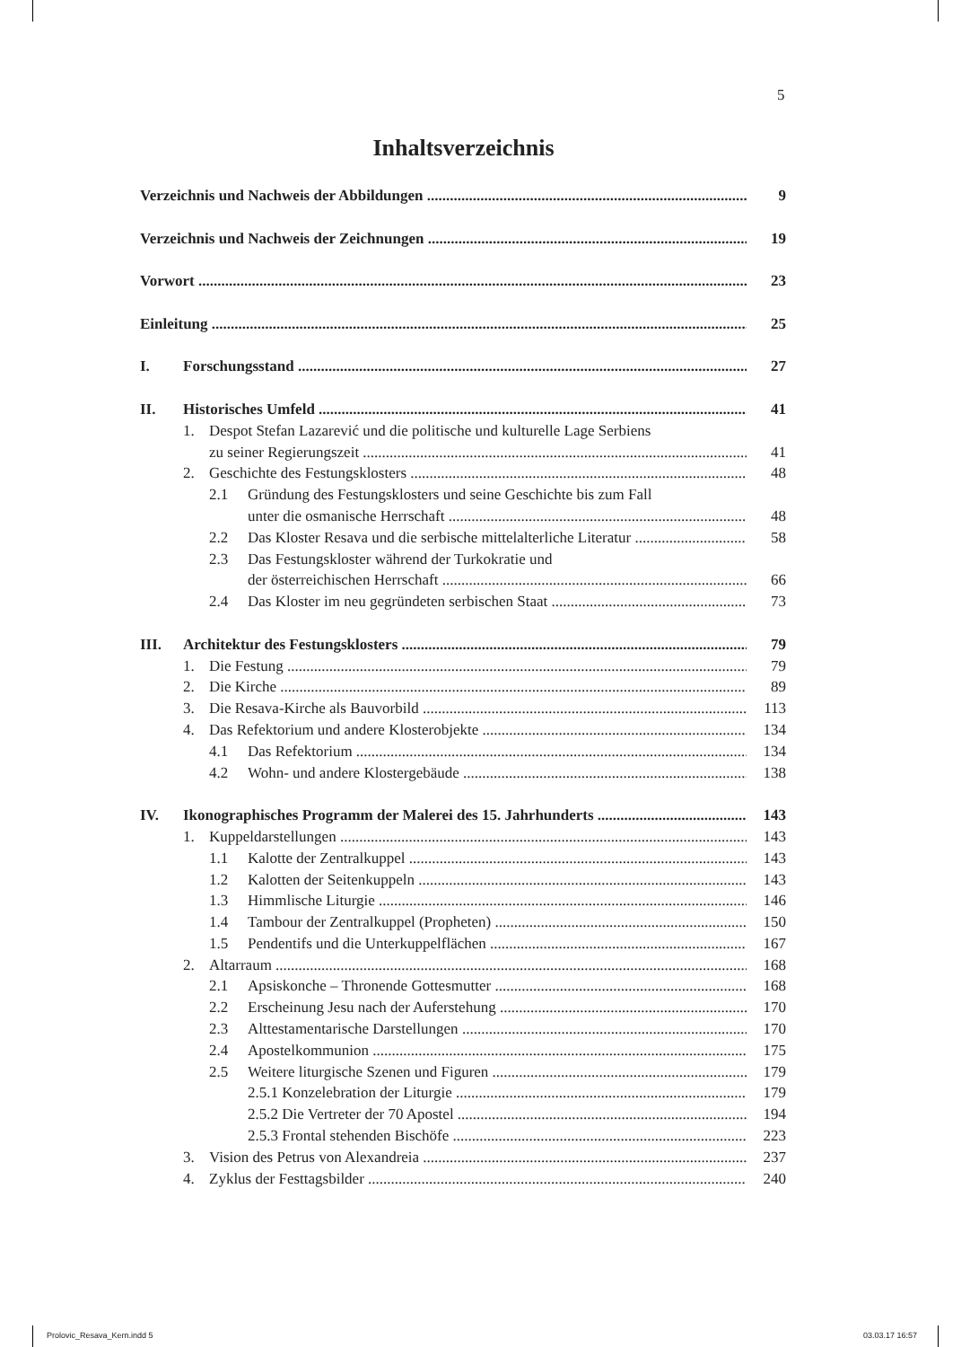5
Inhaltsverzeichnis
Verzeichnis und Nachweis der Abbildungen 9
Verzeichnis und Nachweis der Zeichnungen 19
Vorwort 23
Einleitung 25
I. Forschungsstand 27
II. Historisches Umfeld 41
1. Despot Stefan Lazarević und die politische und kulturelle Lage Serbiens
zu seiner Regierungszeit 41
2. Geschichte des Festungsklosters 48
2.1 Gründung des Festungsklosters und seine Geschichte bis zum Fall
unter die osmanische Herrschaft 48
2.2 Das Kloster Resava und die serbische mittelalterliche Literatur 58
2.3 Das Festungskloster während der Turkokratie und
der österreichischen Herrschaft 66
2.4 Das Kloster im neu gegründeten serbischen Staat 73
III. Architektur des Festungsklosters 79
1. Die Festung 79
2. Die Kirche 89
3. Die Resava-Kirche als Bauvorbild 113
4. Das Refektorium und andere Klosterobjekte 134
4.1 Das Refektorium 134
4.2 Wohn- und andere Klostergebäude 138
IV. Ikonographisches Programm der Malerei des 15. Jahrhunderts 143
1. Kuppeldarstellungen 143
1.1 Kalotte der Zentralkuppel 143
1.2 Kalotten der Seitenkuppeln 143
1.3 Himmlische Liturgie 146
1.4 Tambour der Zentralkuppel (Propheten) 150
1.5 Pendentifs und die Unterkuppelflächen 167
2. Altarraum 168
2.1 Apsiskonche – Thronende Gottesmutter 168
2.2 Erscheinung Jesu nach der Auferstehung 170
2.3 Alttestamentarische Darstellungen 170
2.4 Apostelkommunion 175
2.5 Weitere liturgische Szenen und Figuren 179
2.5.1 Konzelebration der Liturgie 179
2.5.2 Die Vertreter der 70 Apostel 194
2.5.3 Frontal stehenden Bischöfe 223
3. Vision des Petrus von Alexandreia 237
4. Zyklus der Festtagsbilder 240
Prolovic_Resava_Kern.indd 5 03.03.17 16:57